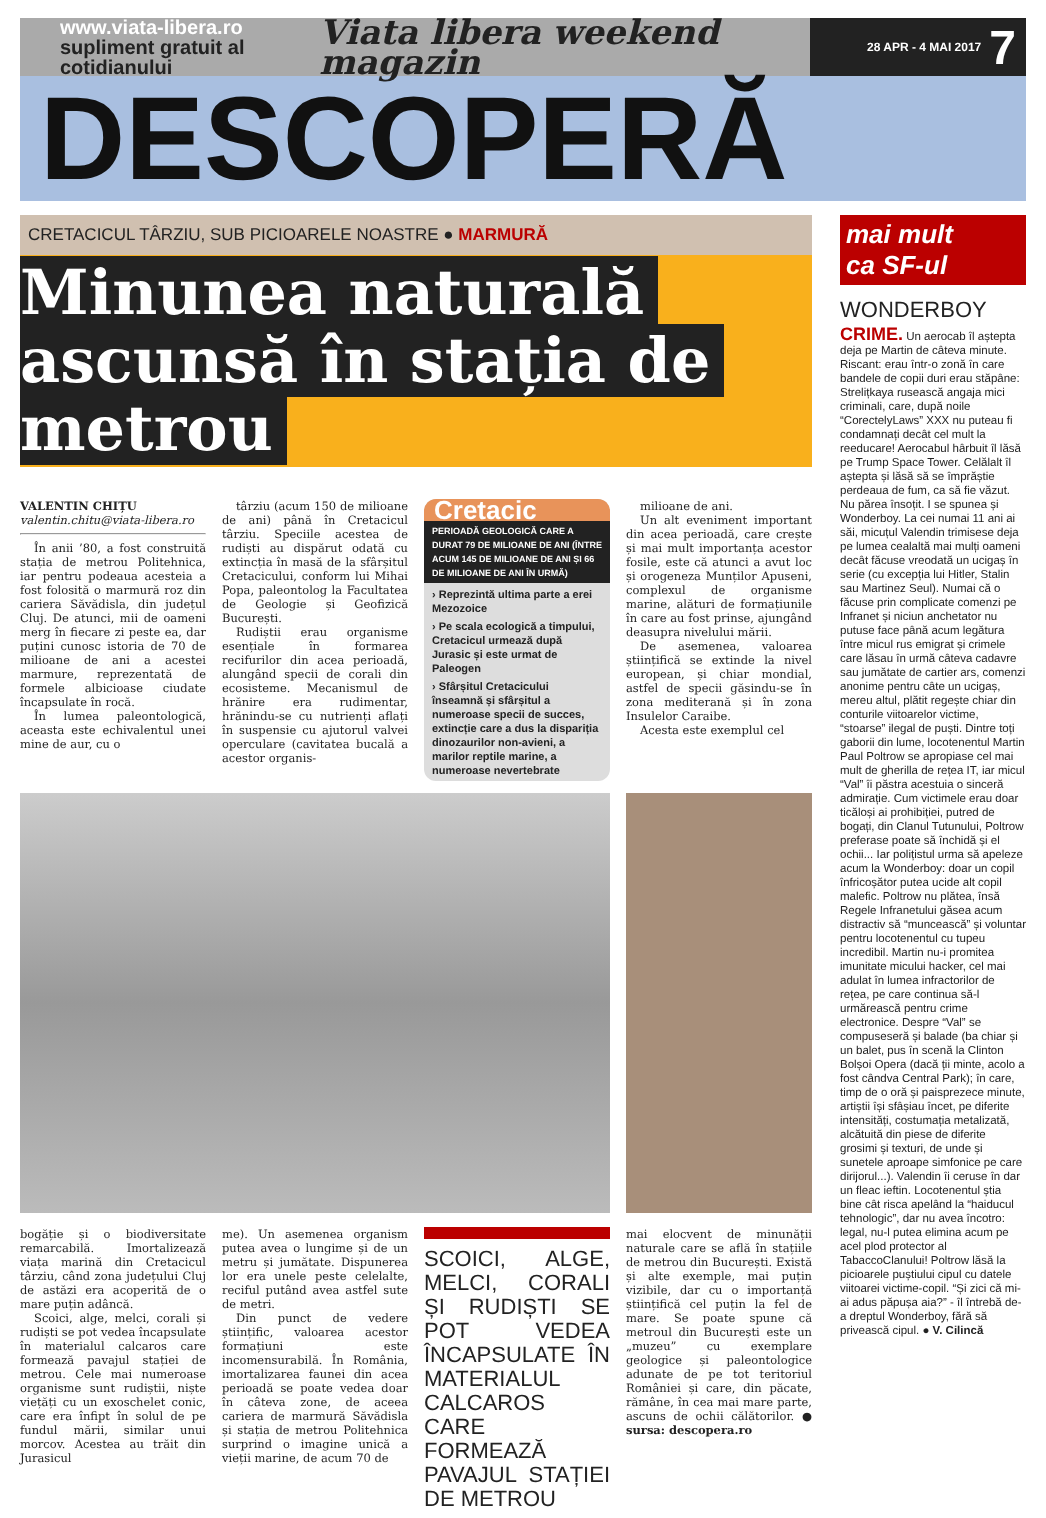www.viata-libera.ro
supliment gratuit al cotidianului
Viata libera weekend magazin
28 APR - 4 MAI 2017 7
DESCOPERĂ
CRETACICUL TÂRZIU, SUB PICIOARELE NOASTRE ● MARMURĂ
Minunea naturală ascunsă în stația de metrou
VALENTIN CHIȚU
valentin.chitu@viata-libera.ro
În anii ’80, a fost construită stația de metrou Politehnica, iar pentru podeaua acesteia a fost folosită o marmură roz din cariera Săvădisla, din județul Cluj. De atunci, mii de oameni merg în fiecare zi peste ea, dar puțini cunosc istoria de 70 de milioane de ani a acestei marmure, reprezentată de formele albicioase ciudate încapsulate în rocă.
În lumea paleontologică, aceasta este echivalentul unei mine de aur, cu o
târziu (acum 150 de milioane de ani) până în Cretacicul târziu. Speciile acestea de rudiști au dispărut odată cu extincția în masă de la sfârșitul Cretacicului, conform lui Mihai Popa, paleontolog la Facultatea de Geologie și Geofizică București.
Rudiștii erau organisme esențiale în formarea recifurilor din acea perioadă, alungând specii de corali din ecosisteme. Mecanismul de hrănire era rudimentar, hrănindu-se cu nutrienți aflați în suspensie cu ajutorul valvei operculare (cavitatea bucală a acestor organis-
Cretacic
PERIOADĂ GEOLOGICĂ CARE A DURAT 79 DE MILIOANE DE ANI (ÎNTRE ACUM 145 DE MILIOANE DE ANI ȘI 66 DE MILIOANE DE ANI ÎN URMĂ)
› Reprezintă ultima parte a erei Mezozoice
› Pe scala ecologică a timpului, Cretacicul urmează după Jurasic și este urmat de Paleogen
› Sfârșitul Cretacicului înseamnă și sfârșitul a numeroase specii de succes, extincție care a dus la dispariția dinozaurilor non-avieni, a marilor reptile marine, a numeroase nevertebrate
milioane de ani.
Un alt eveniment important din acea perioadă, care crește și mai mult importanța acestor fosile, este că atunci a avut loc și orogeneza Munților Apuseni, complexul de organisme marine, alături de formațiunile în care au fost prinse, ajungând deasupra nivelului mării.
De asemenea, valoarea științifică se extinde la nivel european, și chiar mondial, astfel de specii găsindu-se în zona mediterană și în zona Insulelor Caraibe.
Acesta este exemplul cel
bogăție și o biodiversitate remarcabilă. Imortalizează viața marină din Cretacicul târziu, când zona județului Cluj de astăzi era acoperită de o mare puțin adâncă.
Scoici, alge, melci, corali și rudiști se pot vedea încapsulate în materialul calcaros care formează pavajul stației de metrou. Cele mai numeroase organisme sunt rudiștii, niște viețăți cu un exoschelet conic, care era înfipt în solul de pe fundul mării, similar unui morcov. Acestea au trăit din Jurasicul
me). Un asemenea organism putea avea o lungime și de un metru și jumătate. Dispunerea lor era unele peste celelalte, reciful putând avea astfel sute de metri.
Din punct de vedere științific, valoarea acestor formațiuni este incomensurabilă. În România, imortalizarea faunei din acea perioadă se poate vedea doar în câteva zone, de aceea cariera de marmură Săvădisla și stația de metrou Politehnica surprind o imagine unică a vieții marine, de acum 70 de
SCOICI, ALGE, MELCI, CORALI ȘI RUDIȘTI SE POT VEDEA ÎNCAPSULATE ÎN MATERIALUL CALCAROS CARE FORMEAZĂ PAVAJUL STAȚIEI DE METROU
mai elocvent de minunății naturale care se află în stațiile de metrou din București. Există și alte exemple, mai puțin vizibile, dar cu o importanță științifică cel puțin la fel de mare. Se poate spune că metroul din București este un „muzeu” cu exemplare geologice și paleontologice adunate de pe tot teritoriul României și care, din păcate, rămâne, în cea mai mare parte, ascuns de ochii călătorilor. ● sursa: descopera.ro
mai mult
ca SF-ul
WONDERBOY
CRIME. Un aerocab îl aștepta deja pe Martin de câteva minute. Riscant: erau într-o zonă în care bandele de copii duri erau stăpâne: Strelițkaya rusească angaja mici criminali, care, după noile “CorectelyLaws” XXX nu puteau fi condamnați decât cel mult la reeducare! Aerocabul hârbuit îl lăsă pe Trump Space Tower. Celălalt îl aștepta și lăsă să se împrăștie perdeaua de fum, ca să fie văzut. Nu părea însoțit. I se spunea și Wonderboy. La cei numai 11 ani ai săi, micuțul Valendin trimisese deja pe lumea cealaltă mai mulți oameni decât făcuse vreodată un ucigaș în serie (cu excepția lui Hitler, Stalin sau Martinez Seul). Numai că o făcuse prin complicate comenzi pe Infranet și niciun anchetator nu putuse face până acum legătura între micul rus emigrat și crimele care lăsau în urmă câteva cadavre sau jumătate de cartier ars, comenzi anonime pentru câte un ucigaș, mereu altul, plătit regește chiar din conturile viitoarelor victime, “stoarse” ilegal de puști. Dintre toți gaborii din lume, locotenentul Martin Paul Poltrow se apropiase cel mai mult de gherilla de rețea IT, iar micul “Val” îi păstra acestuia o sinceră admirație. Cum victimele erau doar ticăloși ai prohibiției, putred de bogați, din Clanul Tutunului, Poltrow preferase poate să închidă și el ochii... Iar polițistul urma să apeleze acum la Wonderboy: doar un copil înfricoșător putea ucide alt copil malefic. Poltrow nu plătea, însă Regele Infranetului găsea acum distractiv să “muncească” și voluntar pentru locotenentul cu tupeu incredibil. Martin nu-i promitea imunitate micului hacker, cel mai adulat în lumea infractorilor de rețea, pe care continua să-l urmărească pentru crime electronice. Despre “Val” se compuseseră și balade (ba chiar și un balet, pus în scenă la Clinton Bolșoi Opera (dacă ții minte, acolo a fost cândva Central Park); în care, timp de o oră și paisprezece minute, artiștii își sfâșiau încet, pe diferite intensități, costumația metalizată, alcătuită din piese de diferite grosimi și texturi, de unde și sunetele aproape simfonice pe care dirijorul...). Valendin îi ceruse în dar un fleac ieftin. Locotenentul știa bine cât risca apelând la “haiducul tehnologic”, dar nu avea încotro: legal, nu-l putea elimina acum pe acel plod protector al TabaccoClanului! Poltrow lăsă la picioarele puștiului cipul cu datele viitoarei victime-copil. “Și zici că mi-ai adus păpușa aia?” - îl întrebă de-a dreptul Wonderboy, fără să privească cipul. ● V. Cilincă